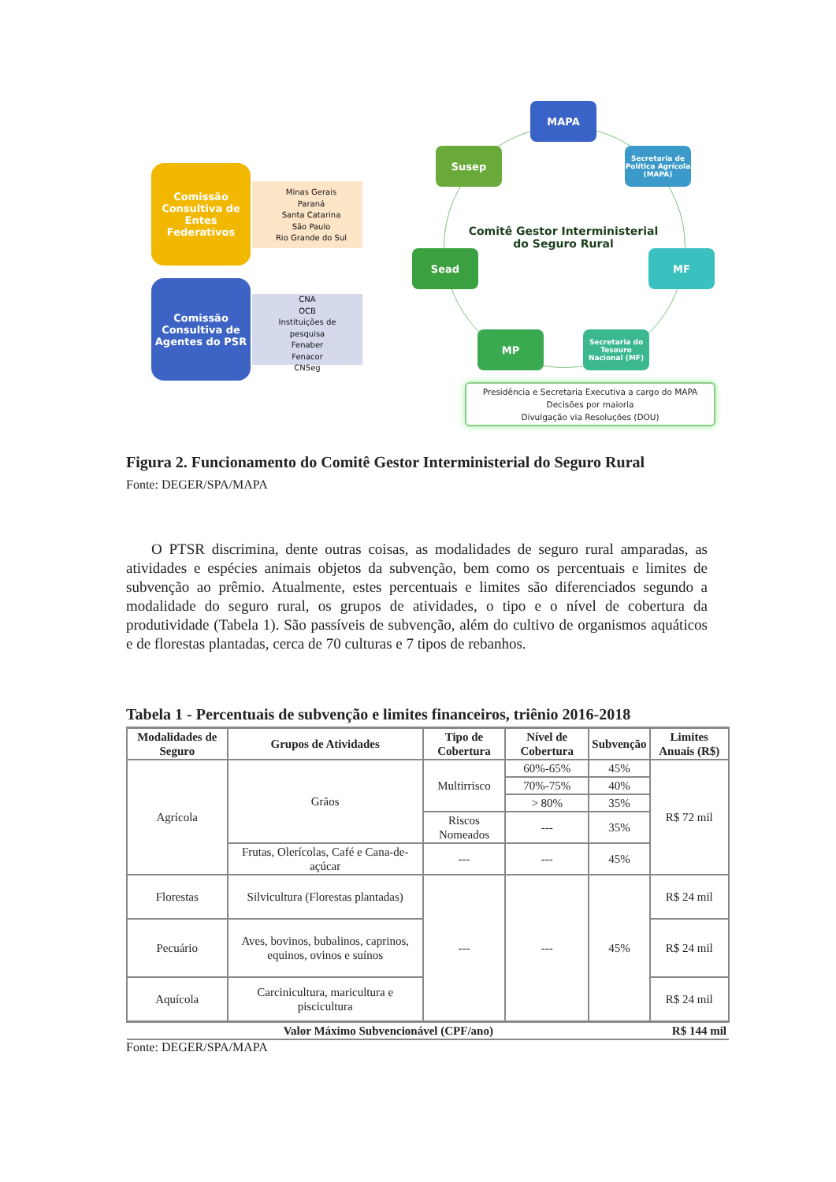Comissão
Consultiva de
Entes Federativos
Minas Gerais
Paraná
Santa Catarina
São Paulo
Rio Grande do Sul
Comissão
Consultiva de
Agentes do PSR
CNA
OCB
Instituições de pesquisa
Fenaber
Fenacor
CNSeg
MAPA
Susep
Secretaria de Política Agrícola (MAPA)
Sead MF
MP
Secretaria do Tesouro Nacional (MF)
Comitê Gestor Interministerial do Seguro Rural
Presidência e Secretaria Executiva a cargo do MAPA
Decisões por maioria
Divulgação via Resoluções (DOU)
Figura 2. Funcionamento do Comitê Gestor Interministerial do Seguro Rural
Fonte: DEGER/SPA/MAPA
O PTSR discrimina, dente outras coisas, as modalidades de seguro rural amparadas, as atividades e espécies animais objetos da subvenção, bem como os percentuais e limites de subvenção ao prêmio. Atualmente, estes percentuais e limites são diferenciados segundo a modalidade do seguro rural, os grupos de atividades, o tipo e o nível de cobertura da produtividade (Tabela 1). São passíveis de subvenção, além do cultivo de organismos aquáticos e de florestas plantadas, cerca de 70 culturas e 7 tipos de rebanhos.
Tabela 1 - Percentuais de subvenção e limites financeiros, triênio 2016-2018
| Modalidades de Seguro | Grupos de Atividades | Tipo de Cobertura | Nível de Cobertura | Subvenção | Limites Anuais (R$) |
| --- | --- | --- | --- | --- | --- |
| Agrícola | Grãos | Multirrisco | 60%-65% | 45% | R$ 72 mil |
| | | | 70%-75% | 40% | |
| | | | > 80% | 35% | |
| | | Riscos Nomeados | --- | 35% | |
| | Frutas, Olerícolas, Café e Cana-de-açúcar | --- | --- | 45% | |
| Florestas | Silvicultura (Florestas plantadas) | --- | --- | 45% | R$ 24 mil |
| Pecuário | Aves, bovinos, bubalinos, caprinos, equinos, ovinos e suínos | | | | R$ 24 mil |
| Aquícola | Carcinicultura, maricultura e piscicultura | | | | R$ 24 mil |
| Valor Máximo Subvencionável (CPF/ano) | | | | | R$ 144 mil |
Fonte: DEGER/SPA/MAPA